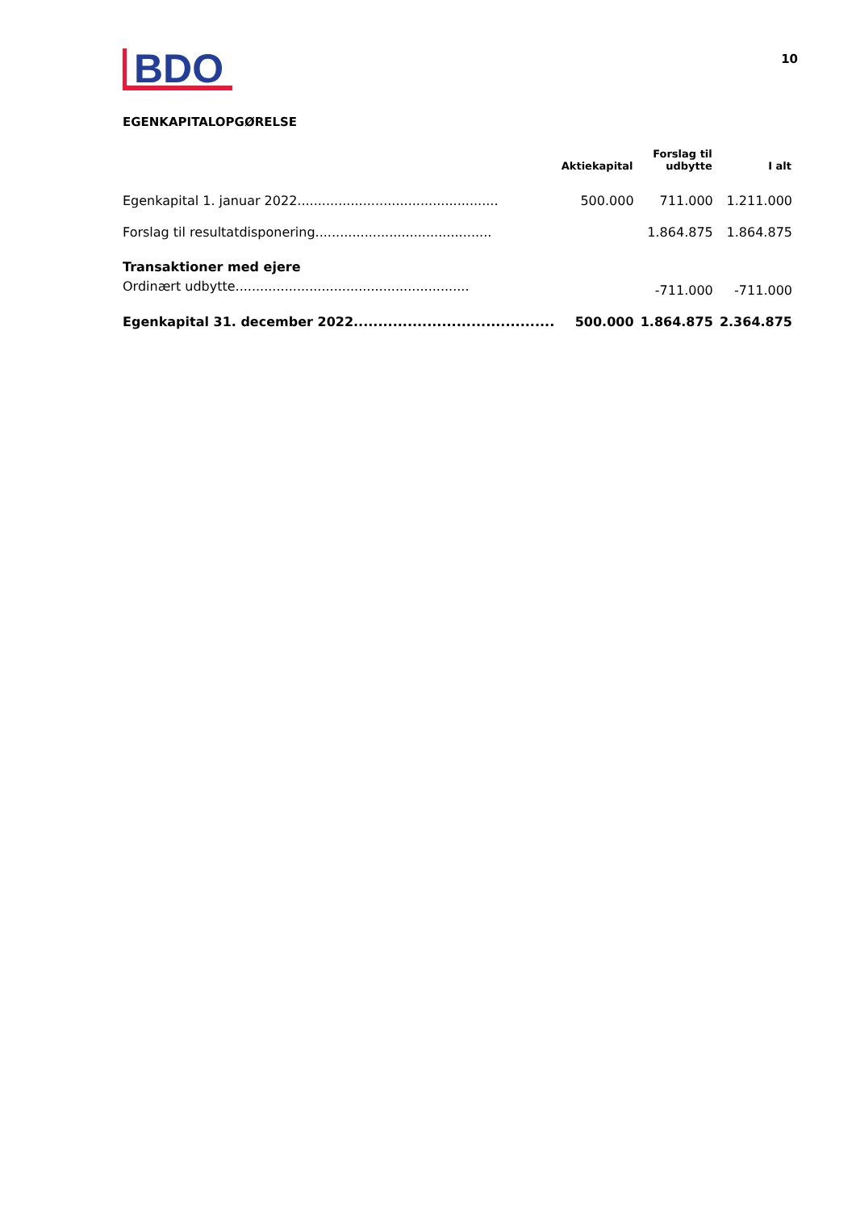BDO
10
EGENKAPITALOPGØRELSE
| | Aktiekapital | Forslag til udbytte | I alt |
| --- | --- | --- | --- |
| Egenkapital 1. januar 2022................................................. | 500.000 | 711.000 | 1.211.000 |
| Forslag til resultatdisponering........................................... | | 1.864.875 | 1.864.875 |
| Transaktioner med ejere | | | |
| Ordinært udbytte......................................................... | | -711.000 | -711.000 |
| Egenkapital 31. december 2022......................................... | 500.000 | 1.864.875 | 2.364.875 |